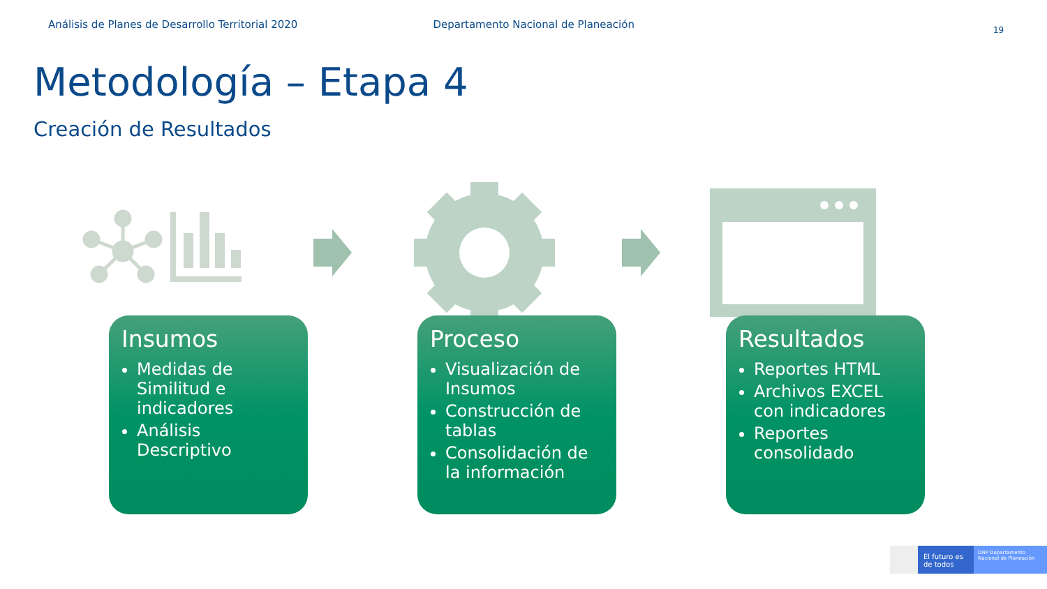Análisis de Planes de Desarrollo Territorial 2020 Departamento Nacional de Planeación
19
Metodología – Etapa 4
Creación de Resultados
Insumos
Medidas de Similitud e indicadores
Análisis Descriptivo
Proceso
Visualización de Insumos
Construcción de tablas
Consolidación de la información
Resultados
Reportes HTML
Archivos EXCEL con indicadores
Reportes consolidado
El futuro es de todos
DNP Departamento Nacional de Planeación